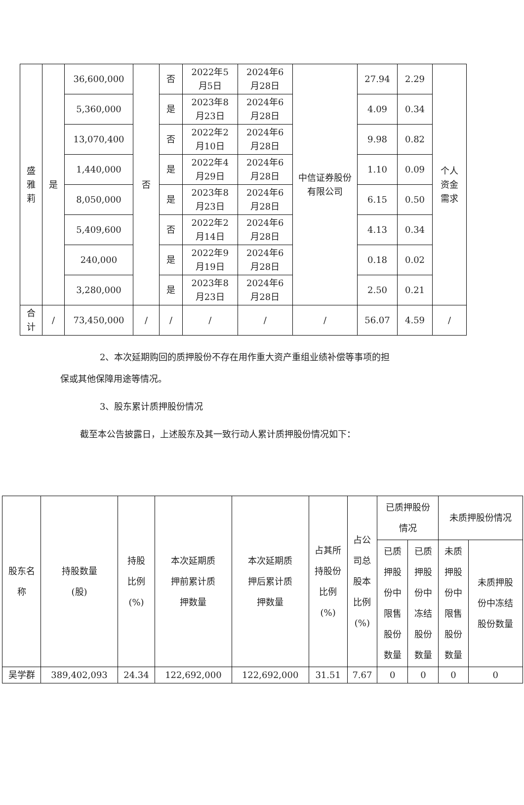| 盛 雅 莉 | 是 | 36,600,000 | 否 | 否 | 2022年5 月5日 | 2024年6 月28日 | 中信证券股份有限公司 | 27.94 | 2.29 | 个人 资金 需求 |
| | | 5,360,000 | | 是 | 2023年8 月23日 | 2024年6 月28日 | | 4.09 | 0.34 | |
| | | 13,070,400 | | 否 | 2022年2 月10日 | 2024年6 月28日 | | 9.98 | 0.82 | |
| | | 1,440,000 | | 是 | 2022年4 月29日 | 2024年6 月28日 | | 1.10 | 0.09 | |
| | | 8,050,000 | | 是 | 2023年8 月23日 | 2024年6 月28日 | | 6.15 | 0.50 | |
| | | 5,409,600 | | 否 | 2022年2 月14日 | 2024年6 月28日 | | 4.13 | 0.34 | |
| | | 240,000 | | 是 | 2022年9 月19日 | 2024年6 月28日 | | 0.18 | 0.02 | |
| | | 3,280,000 | | 是 | 2023年8 月23日 | 2024年6 月28日 | | 2.50 | 0.21 | |
| 合 计 | / | 73,450,000 | / | / | / | / | / | 56.07 | 4.59 | / |
2、本次延期购回的质押股份不存在用作重大资产重组业绩补偿等事项的担
保或其他保障用途等情况。
3、股东累计质押股份情况
截至本公告披露日，上述股东及其一致行动人累计质押股份情况如下：
| 股东名 称 | 持股数量 (股) | 持股 比例 (%) | 本次延期质 押前累计质 押数量 | 本次延期质 押后累计质 押数量 | 占其所 持股份 比例 (%) | 占公 司总 股本 比例 (%) | 已质押股份 情况 | | 未质押股份情况 | |
| --- | --- | --- | --- | --- | --- | --- | --- | --- | --- | --- |
| | | | | | | | 已质 押股 份中 限售 股份 数量 | 已质 押股 份中 冻结 股份 数量 | 未质 押股 份中 限售 股份 数量 | 未质押股 份中冻结 股份数量 |
| 吴学群 | 389,402,093 | 24.34 | 122,692,000 | 122,692,000 | 31.51 | 7.67 | 0 | 0 | 0 | 0 |